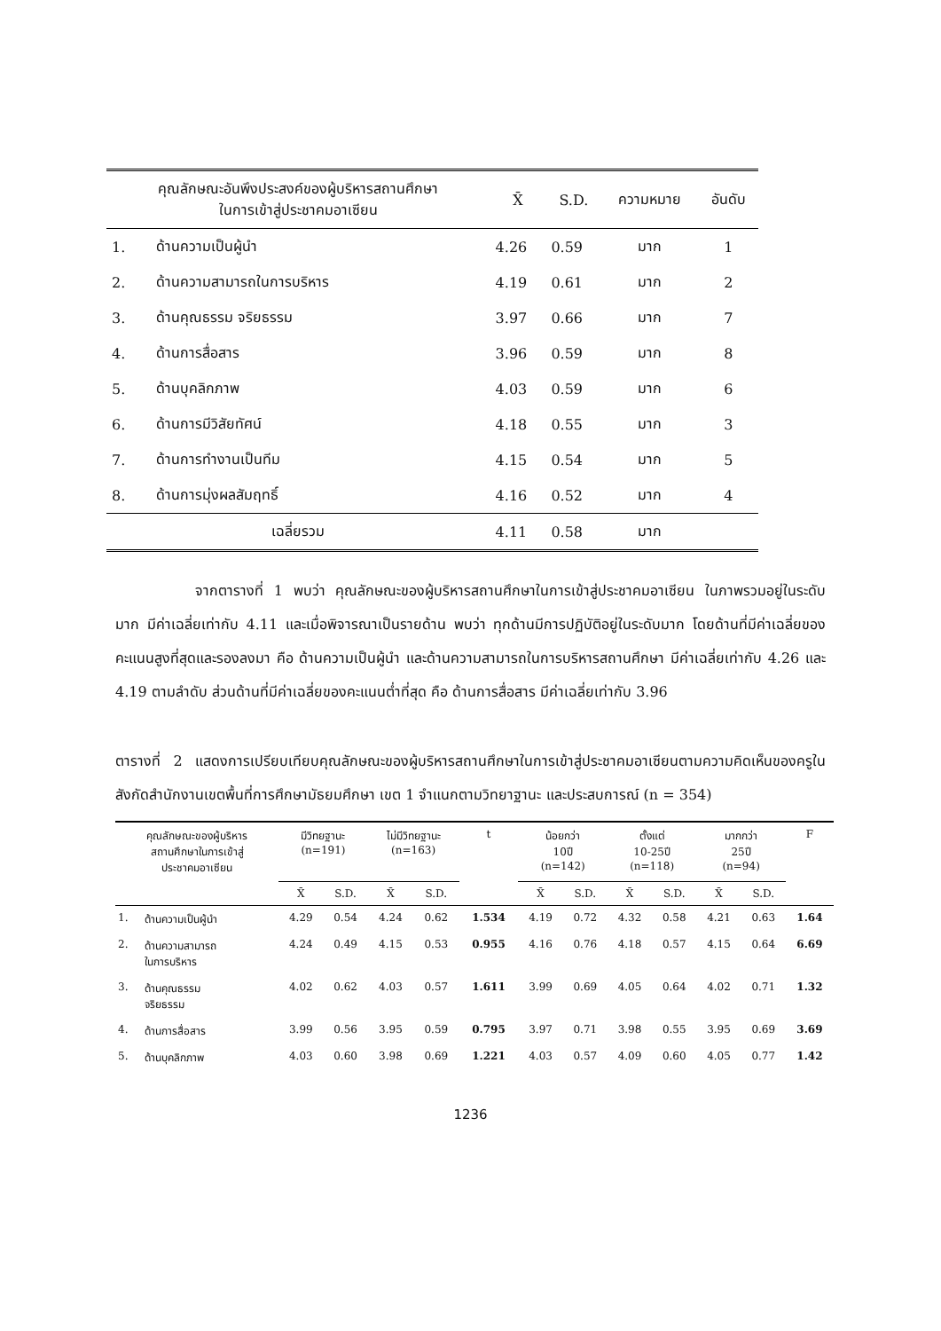| คุณลักษณะอันพึงประสงค์ของผู้บริหารสถานศึกษา ในการเข้าสู่ประชาคมอาเซียน | | X̄ | S.D. | ความหมาย | อันดับ |
| --- | --- | --- | --- | --- | --- |
| 1. | ด้านความเป็นผู้นำ | 4.26 | 0.59 | มาก | 1 |
| 2. | ด้านความสามารถในการบริหาร | 4.19 | 0.61 | มาก | 2 |
| 3. | ด้านคุณธรรม จริยธรรม | 3.97 | 0.66 | มาก | 7 |
| 4. | ด้านการสื่อสาร | 3.96 | 0.59 | มาก | 8 |
| 5. | ด้านบุคลิกภาพ | 4.03 | 0.59 | มาก | 6 |
| 6. | ด้านการมีวิสัยทัศน์ | 4.18 | 0.55 | มาก | 3 |
| 7. | ด้านการทำงานเป็นทีม | 4.15 | 0.54 | มาก | 5 |
| 8. | ด้านการมุ่งผลสัมฤทธิ์ | 4.16 | 0.52 | มาก | 4 |
| เฉลี่ยรวม | | 4.11 | 0.58 | มาก | |
จากตารางที่ 1 พบว่า คุณลักษณะของผู้บริหารสถานศึกษาในการเข้าสู่ประชาคมอาเซียน ในภาพรวมอยู่ในระดับมาก มีค่าเฉลี่ยเท่ากับ 4.11 และเมื่อพิจารณาเป็นรายด้าน พบว่า ทุกด้านมีการปฏิบัติอยู่ในระดับมาก โดยด้านที่มีค่าเฉลี่ยของคะแนนสูงที่สุดและรองลงมา คือ ด้านความเป็นผู้นำ และด้านความสามารถในการบริหารสถานศึกษา มีค่าเฉลี่ยเท่ากับ 4.26 และ 4.19 ตามลำดับ ส่วนด้านที่มีค่าเฉลี่ยของคะแนนต่ำที่สุด คือ ด้านการสื่อสาร มีค่าเฉลี่ยเท่ากับ 3.96
ตารางที่ 2 แสดงการเปรียบเทียบคุณลักษณะของผู้บริหารสถานศึกษาในการเข้าสู่ประชาคมอาเซียนตามความคิดเห็นของครูในสังกัดสำนักงานเขตพื้นที่การศึกษามัธยมศึกษา เขต 1 จำแนกตามวิทยาฐานะ และประสบการณ์ (n = 354)
| คุณลักษณะของผู้บริหาร สถานศึกษาในการเข้าสู่ ประชาคมอาเซียน | | มีวิทยฐานะ (n=191) | | ไม่มีวิทยฐานะ (n=163) | | t | น้อยกว่า 10ปี (n=142) | | ตั้งแต่ 10-25ปี (n=118) | | มากกว่า 25ปี (n=94) | | F |
| --- | --- | --- | --- | --- | --- | --- | --- | --- | --- | --- | --- | --- | --- |
| | | X̄ | S.D. | X̄ | S.D. | | X̄ | S.D. | X̄ | S.D. | X̄ | S.D. | |
| 1. | ด้านความเป็นผู้นำ | 4.29 | 0.54 | 4.24 | 0.62 | 1.534 | 4.19 | 0.72 | 4.32 | 0.58 | 4.21 | 0.63 | 1.64 |
| 2. | ด้านความสามารถ ในการบริหาร | 4.24 | 0.49 | 4.15 | 0.53 | 0.955 | 4.16 | 0.76 | 4.18 | 0.57 | 4.15 | 0.64 | 6.69 |
| 3. | ด้านคุณธรรม จริยธรรม | 4.02 | 0.62 | 4.03 | 0.57 | 1.611 | 3.99 | 0.69 | 4.05 | 0.64 | 4.02 | 0.71 | 1.32 |
| 4. | ด้านการสื่อสาร | 3.99 | 0.56 | 3.95 | 0.59 | 0.795 | 3.97 | 0.71 | 3.98 | 0.55 | 3.95 | 0.69 | 3.69 |
| 5. | ด้านบุคลิกภาพ | 4.03 | 0.60 | 3.98 | 0.69 | 1.221 | 4.03 | 0.57 | 4.09 | 0.60 | 4.05 | 0.77 | 1.42 |
1236